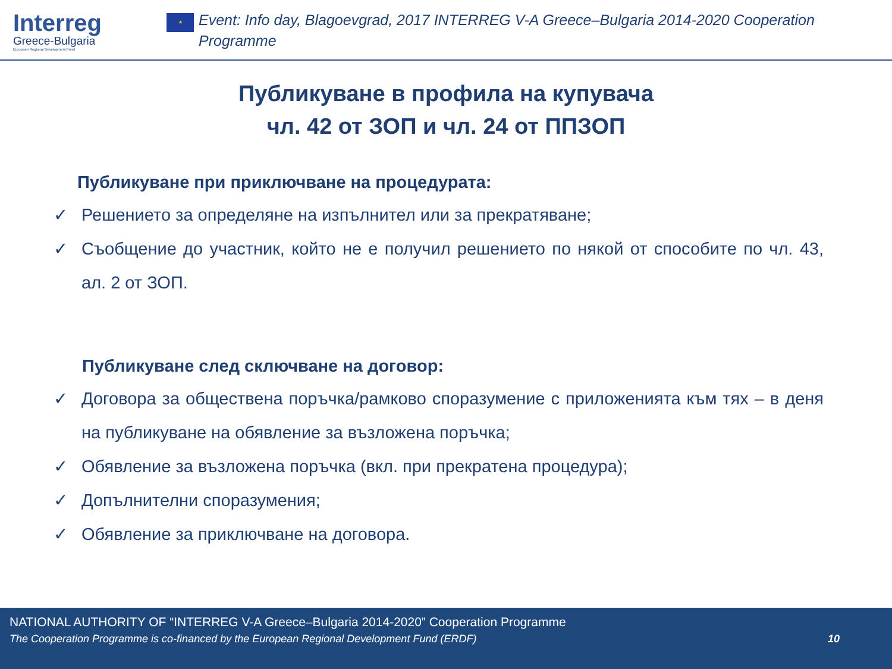Interreg
Greece-Bulgaria
European Regional Development Fund
★
Event: Info day, Blagoevgrad, 2017 INTERREG V-A Greece–Bulgaria 2014-2020 Cooperation
Programme
Публикуване в профила на купувача
чл. 42 от ЗОП и чл. 24 от ППЗОП
Публикуване при приключване на процедурата:
✓ Решението за определяне на изпълнител или за прекратяване;
✓ Съобщение до участник, който не е получил решението по някой от способите по чл. 43, ал. 2 от ЗОП.
Публикуване след сключване на договор:
✓ Договора за обществена поръчка/рамково споразумение с приложенията към тях – в деня на публикуване на обявление за възложена поръчка;
✓ Обявление за възложена поръчка (вкл. при прекратена процедура);
✓ Допълнителни споразумения;
✓ Обявление за приключване на договора.
NATIONAL AUTHORITY OF “INTERREG V-A Greece–Bulgaria 2014-2020” Cooperation Programme
The Cooperation Programme is co-financed by the European Regional Development Fund (ERDF) 10